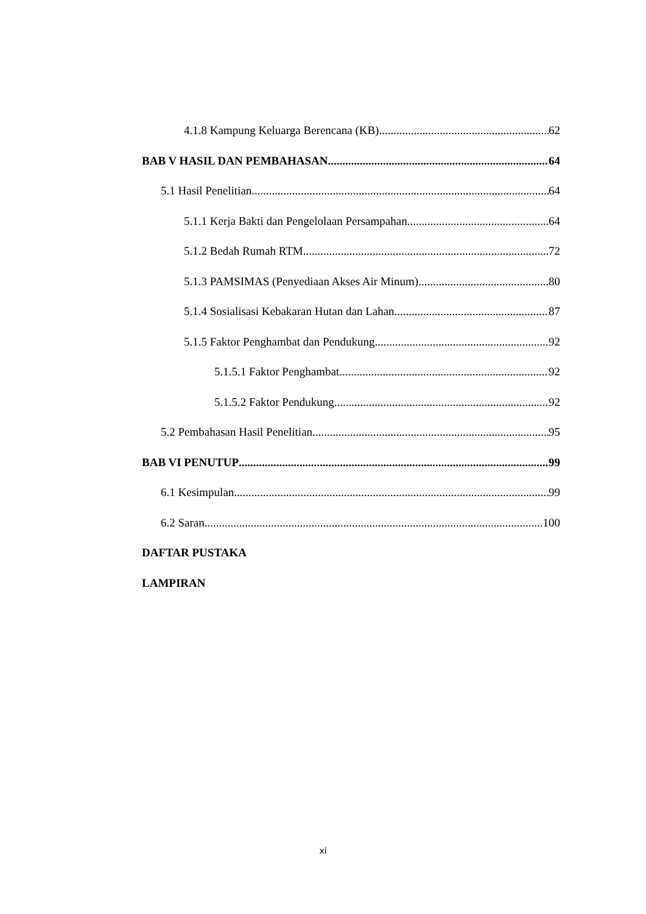4.1.8 Kampung Keluarga Berencana (KB) 62
BAB V HASIL DAN PEMBAHASAN 64
5.1 Hasil Penelitian 64
5.1.1 Kerja Bakti dan Pengelolaan Persampahan 64
5.1.2 Bedah Rumah RTM 72
5.1.3 PAMSIMAS (Penyediaan Akses Air Minum) 80
5.1.4 Sosialisasi Kebakaran Hutan dan Lahan 87
5.1.5 Faktor Penghambat dan Pendukung 92
5.1.5.1 Faktor Penghambat 92
5.1.5.2 Faktor Pendukung 92
5.2 Pembahasan Hasil Penelitian 95
BAB VI PENUTUP 99
6.1 Kesimpulan 99
6.2 Saran 100
DAFTAR PUSTAKA
LAMPIRAN
xi